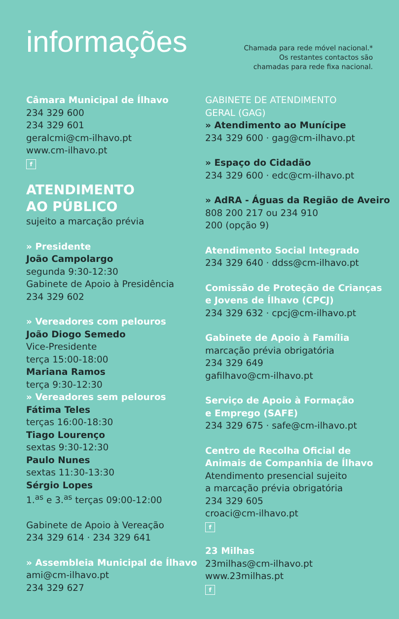informações
Chamada para rede móvel nacional.*
Os restantes contactos são
chamadas para rede fixa nacional.
Câmara Municipal de Ílhavo
234 329 600
234 329 601
geralcmi@cm-ilhavo.pt
www.cm-ilhavo.pt
f
ATENDIMENTO
AO PÚBLICO
sujeito a marcação prévia
» Presidente
João Campolargo
segunda 9:30-12:30
Gabinete de Apoio à Presidência
234 329 602
» Vereadores com pelouros
João Diogo Semedo
Vice-Presidente
terça 15:00-18:00
Mariana Ramos
terça 9:30-12:30
» Vereadores sem pelouros
Fátima Teles
terças 16:00-18:30
Tiago Lourenço
sextas 9:30-12:30
Paulo Nunes
sextas 11:30-13:30
Sérgio Lopes
1.<sup>as</sup> e 3.<sup>as</sup> terças 09:00-12:00
Gabinete de Apoio à Vereação
234 329 614 · 234 329 641
» Assembleia Municipal de Ílhavo
ami@cm-ilhavo.pt
234 329 627
GABINETE DE ATENDIMENTO
GERAL (GAG)
» Atendimento ao Munícipe
234 329 600 · gag@cm-ilhavo.pt
» Espaço do Cidadão
234 329 600 · edc@cm-ilhavo.pt
» AdRA - Águas da Região de Aveiro
808 200 217 ou 234 910
200 (opção 9)
Atendimento Social Integrado
234 329 640 · ddss@cm-ilhavo.pt
Comissão de Proteção de Crianças
e Jovens de Ílhavo (CPCJ)
234 329 632 · cpcj@cm-ilhavo.pt
Gabinete de Apoio à Família
marcação prévia obrigatória
234 329 649
gafilhavo@cm-ilhavo.pt
Serviço de Apoio à Formação
e Emprego (SAFE)
234 329 675 · safe@cm-ilhavo.pt
Centro de Recolha Oficial de
Animais de Companhia de Ílhavo
Atendimento presencial sujeito
a marcação prévia obrigatória
234 329 605
croaci@cm-ilhavo.pt
f
23 Milhas
23milhas@cm-ilhavo.pt
www.23milhas.pt
f